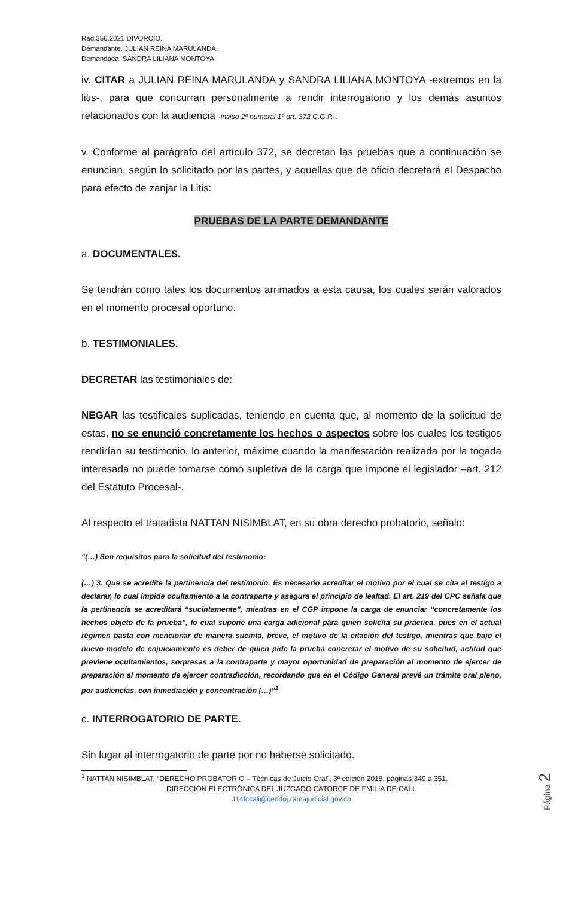Rad.356.2021 DIVORCIO.
Demandante. JULIAN REINA MARULANDA.
Demandada. SANDRA LILIANA MONTOYA.
iv. CITAR a JULIAN REINA MARULANDA y SANDRA LILIANA MONTOYA -extremos en la litis-, para que concurran personalmente a rendir interrogatorio y los demás asuntos relacionados con la audiencia -inciso 2º numeral 1º art. 372 C.G.P.-.
v. Conforme al parágrafo del artículo 372, se decretan las pruebas que a continuación se enuncian, según lo solicitado por las partes, y aquellas que de oficio decretará el Despacho para efecto de zanjar la Litis:
PRUEBAS DE LA PARTE DEMANDANTE
a. DOCUMENTALES.
Se tendrán como tales los documentos arrimados a esta causa, los cuales serán valorados en el momento procesal oportuno.
b. TESTIMONIALES.
DECRETAR las testimoniales de:
NEGAR las testificales suplicadas, teniendo en cuenta que, al momento de la solicitud de estas, no se enunció concretamente los hechos o aspectos sobre los cuales los testigos rendirían su testimonio, lo anterior, máxime cuando la manifestación realizada por la togada interesada no puede tomarse como supletiva de la carga que impone el legislador –art. 212 del Estatuto Procesal-.
Al respecto el tratadista NATTAN NISIMBLAT, en su obra derecho probatorio, señalo:
“(…) Son requisitos para la solicitud del testimonio:
(…) 3. Que se acredite la pertinencia del testimonio. Es necesario acreditar el motivo por el cual se cita al testigo a declarar, lo cual impide ocultamiento a la contraparte y asegura el principio de lealtad. El art. 219 del CPC señala que la pertinencia se acreditará “sucintamente”, mientras en el CGP impone la carga de enunciar “concretamente los hechos objeto de la prueba”, lo cual supone una carga adicional para quien solicita su práctica, pues en el actual régimen basta con mencionar de manera sucinta, breve, el motivo de la citación del testigo, mientras que bajo el nuevo modelo de enjuiciamiento es deber de quien pide la prueba concretar el motivo de su solicitud, actitud que previene ocultamientos, sorpresas a la contraparte y mayor oportunidad de preparación al momento de ejercer de preparación al momento de ejercer contradicción, recordando que en el Código General prevé un trámite oral pleno, por audiencias, con inmediación y concentración (…)”<sup>1</sup>
c. INTERROGATORIO DE PARTE.
Sin lugar al interrogatorio de parte por no haberse solicitado.
<sup>1</sup> NATTAN NISIMBLAT, “DERECHO PROBATORIO – Técnicas de Juicio Oral”, 3ª edición 2018, páginas 349 a 351.
DIRECCIÓN ELECTRÓNICA DEL JUZGADO CATORCE DE FMILIA DE CALI.
J14fccali@cendoj.ramajudicial.gov.co
Página 2